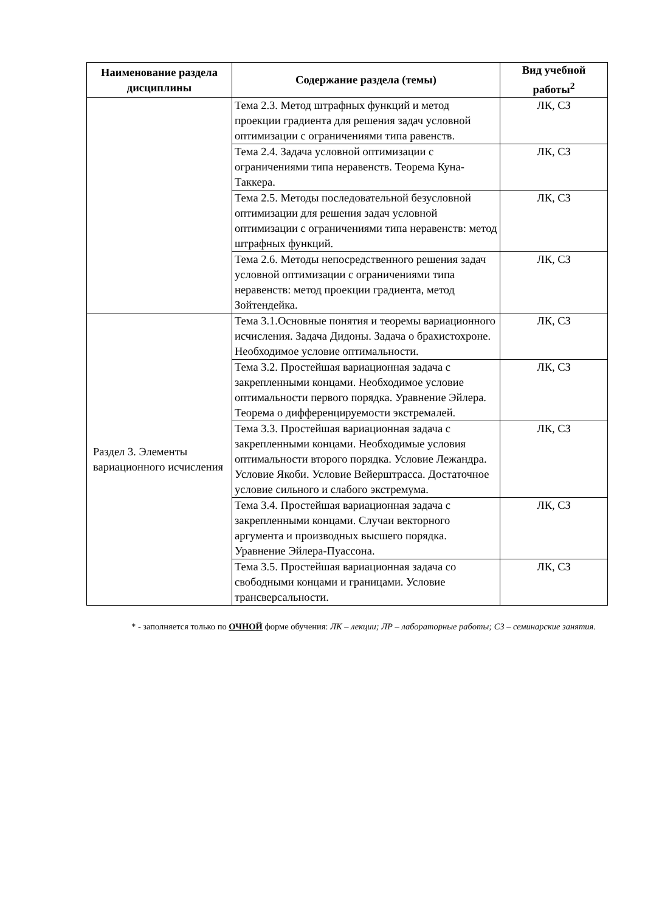| Наименование раздела дисциплины | Содержание раздела (темы) | Вид учебной работы<sup>2</sup> |
| --- | --- | --- |
| | Тема 2.3. Метод штрафных функций и метод проекции градиента для решения задач условной оптимизации с ограничениями типа равенств. | ЛК, СЗ |
| | Тема 2.4. Задача условной оптимизации с ограничениями типа неравенств. Теорема Куна-Таккера. | ЛК, СЗ |
| | Тема 2.5. Методы последовательной безусловной оптимизации для решения задач условной оптимизации с ограничениями типа неравенств: метод штрафных функций. | ЛК, СЗ |
| | Тема 2.6. Методы непосредственного решения задач условной оптимизации с ограничениями типа неравенств: метод проекции градиента, метод Зойтендейка. | ЛК, СЗ |
| Раздел 3. Элементы вариационного исчисления | Тема 3.1.Основные понятия и теоремы вариационного исчисления. Задача Дидоны. Задача о брахистохроне. Необходимое условие оптимальности. | ЛК, СЗ |
| | Тема 3.2. Простейшая вариационная задача с закрепленными концами. Необходимое условие оптимальности первого порядка. Уравнение Эйлера. Теорема о дифференцируемости экстремалей. | ЛК, СЗ |
| | Тема 3.3. Простейшая вариационная задача с закрепленными концами. Необходимые условия оптимальности второго порядка. Условие Лежандра. Условие Якоби. Условие Вейерштрасса. Достаточное условие сильного и слабого экстремума. | ЛК, СЗ |
| | Тема 3.4. Простейшая вариационная задача с закрепленными концами. Случаи векторного аргумента и производных высшего порядка. Уравнение Эйлера-Пуассона. | ЛК, СЗ |
| | Тема 3.5. Простейшая вариационная задача со свободными концами и границами. Условие трансверсальности. | ЛК, СЗ |
* - заполняется только по ОЧНОЙ форме обучения: ЛК – лекции; ЛР – лабораторные работы; СЗ – семинарские занятия.